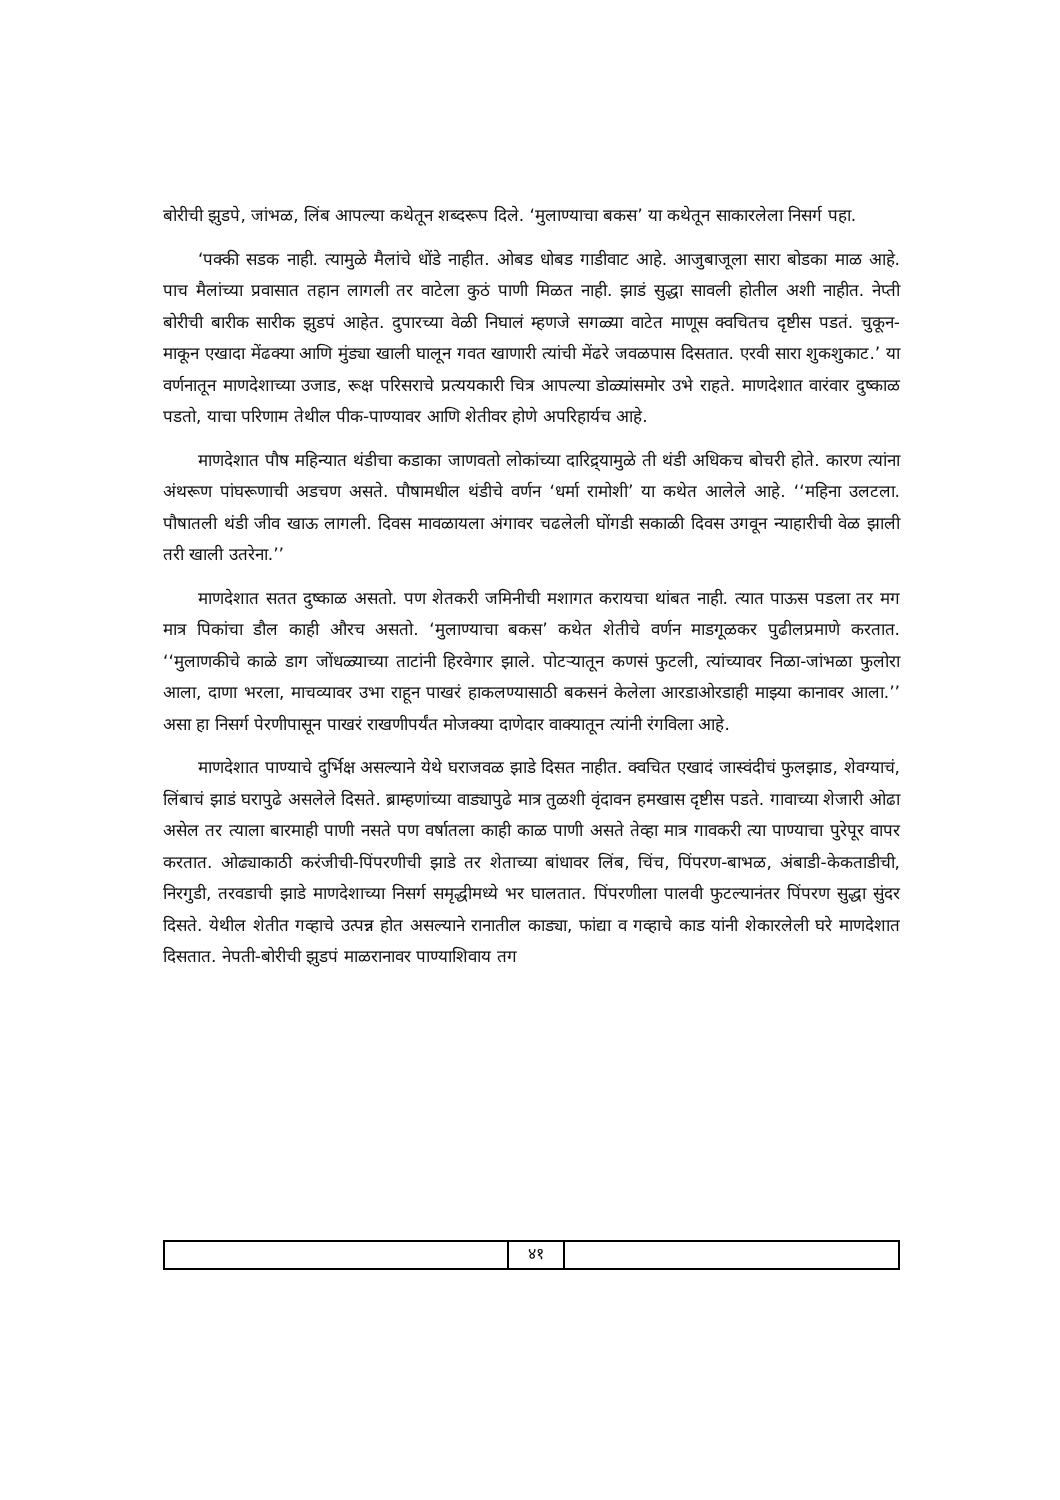बोरीची झुडपे, जांभळ, लिंब आपल्या कथेतून शब्दरूप दिले. ‘मुलाण्याचा बकस’ या कथेतून साकारलेला निसर्ग पहा.
‘पक्की सडक नाही. त्यामुळे मैलांचे धोंडे नाहीत. ओबड धोबड गाडीवाट आहे. आजुबाजूला सारा बोडका माळ आहे. पाच मैलांच्या प्रवासात तहान लागली तर वाटेला कुठं पाणी मिळत नाही. झाडं सुद्धा सावली होतील अशी नाहीत. नेप्ती बोरीची बारीक सारीक झुडपं आहेत. दुपारच्या वेळी निघालं म्हणजे सगळ्या वाटेत माणूस क्वचितच दृष्टीस पडतं. चुकून-माकून एखादा मेंढक्या आणि मुंड्या खाली घालून गवत खाणारी त्यांची मेंढरे जवळपास दिसतात. एरवी सारा शुकशुकाट.’ या वर्णनातून माणदेशाच्या उजाड, रूक्ष परिसराचे प्रत्ययकारी चित्र आपल्या डोळ्यांसमोर उभे राहते. माणदेशात वारंवार दुष्काळ पडतो, याचा परिणाम तेथील पीक-पाण्यावर आणि शेतीवर होणे अपरिहार्यच आहे.
माणदेशात पौष महिन्यात थंडीचा कडाका जाणवतो लोकांच्या दारिद्र्यामुळे ती थंडी अधिकच बोचरी होते. कारण त्यांना अंथरूण पांघरूणाची अडचण असते. पौषामधील थंडीचे वर्णन ‘धर्मा रामोशी’ या कथेत आलेले आहे. ‘‘महिना उलटला. पौषातली थंडी जीव खाऊ लागली. दिवस मावळायला अंगावर चढलेली घोंगडी सकाळी दिवस उगवून न्याहारीची वेळ झाली तरी खाली उतरेना.’’
माणदेशात सतत दुष्काळ असतो. पण शेतकरी जमिनीची मशागत करायचा थांबत नाही. त्यात पाऊस पडला तर मग मात्र पिकांचा डौल काही औरच असतो. ‘मुलाण्याचा बकस’ कथेत शेतीचे वर्णन माडगूळकर पुढीलप्रमाणे करतात. ‘‘मुलाणकीचे काळे डाग जोंधळ्याच्या ताटांनी हिरवेगार झाले. पोटऱ्यातून कणसं फुटली, त्यांच्यावर निळा-जांभळा फुलोरा आला, दाणा भरला, माचव्यावर उभा राहून पाखरं हाकलण्यासाठी बकसनं केलेला आरडाओरडाही माझ्या कानावर आला.’’ असा हा निसर्ग पेरणीपासून पाखरं राखणीपर्यंत मोजक्या दाणेदार वाक्यातून त्यांनी रंगविला आहे.
माणदेशात पाण्याचे दुर्भिक्ष असल्याने येथे घराजवळ झाडे दिसत नाहीत. क्वचित एखादं जास्वंदीचं फुलझाड, शेवग्याचं, लिंबाचं झाडं घरापुढे असलेले दिसते. ब्राम्हणांच्या वाड्यापुढे मात्र तुळशी वृंदावन हमखास दृष्टीस पडते. गावाच्या शेजारी ओढा असेल तर त्याला बारमाही पाणी नसते पण वर्षातला काही काळ पाणी असते तेव्हा मात्र गावकरी त्या पाण्याचा पुरेपूर वापर करतात. ओढ्याकाठी करंजीची-पिंपरणीची झाडे तर शेताच्या बांधावर लिंब, चिंच, पिंपरण-बाभळ, अंबाडी-केकताडीची, निरगुडी, तरवडाची झाडे माणदेशाच्या निसर्ग समृद्धीमध्ये भर घालतात. पिंपरणीला पालवी फुटल्यानंतर पिंपरण सुद्धा सुंदर दिसते. येथील शेतीत गव्हाचे उत्पन्न होत असल्याने रानातील काड्या, फांद्या व गव्हाचे काड यांनी शेकारलेली घरे माणदेशात दिसतात. नेपती-बोरीची झुडपं माळरानावर पाण्याशिवाय तग
| | ४१ | |